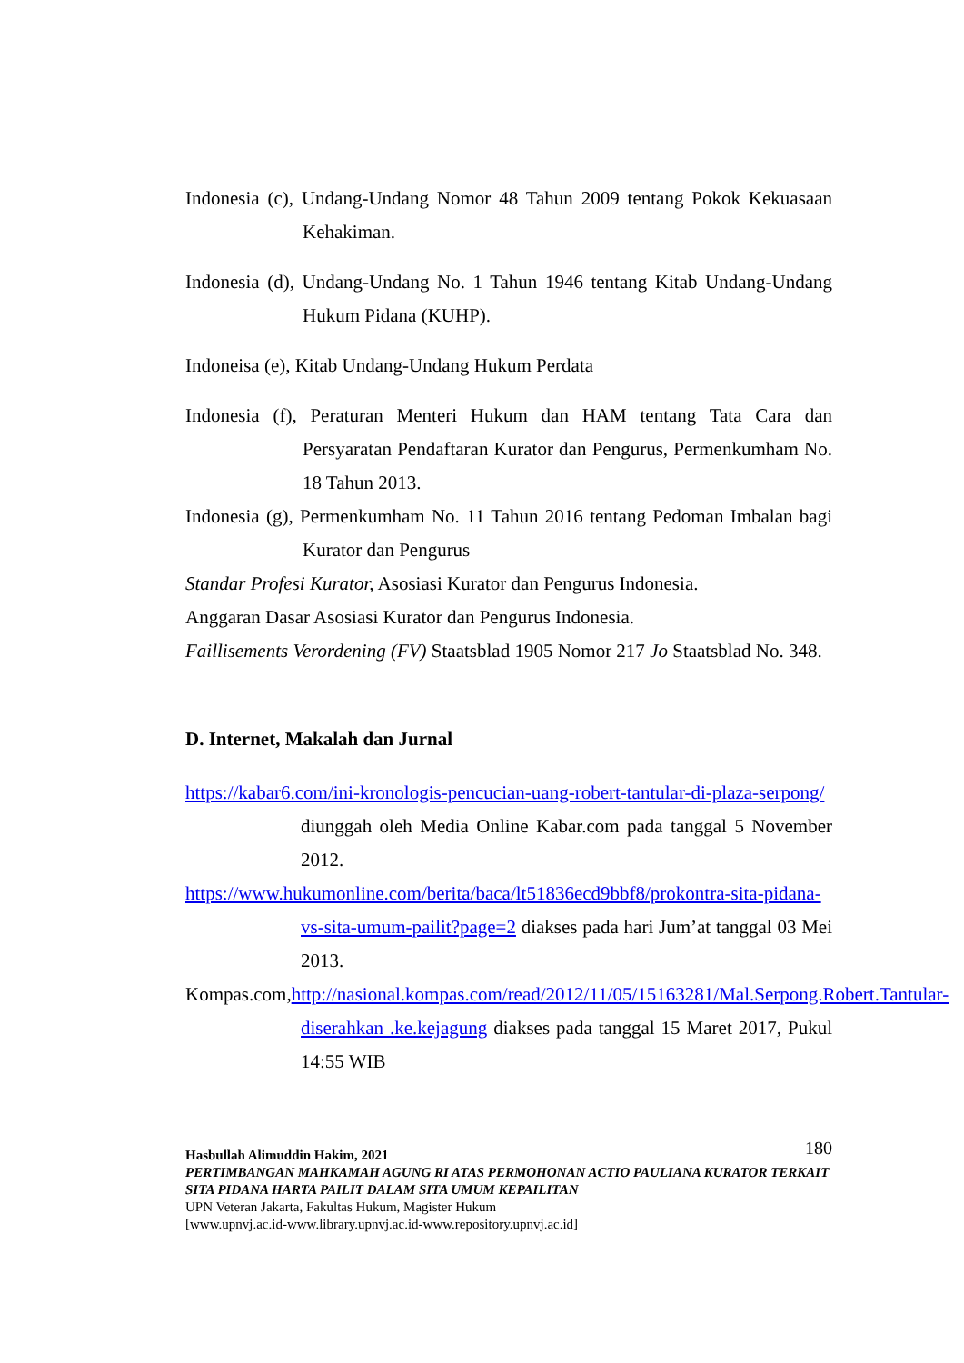Indonesia (c), Undang-Undang Nomor 48 Tahun 2009 tentang Pokok Kekuasaan Kehakiman.
Indonesia (d), Undang-Undang No. 1 Tahun 1946 tentang Kitab Undang-Undang Hukum Pidana (KUHP).
Indoneisa (e), Kitab Undang-Undang Hukum Perdata
Indonesia (f), Peraturan Menteri Hukum dan HAM tentang Tata Cara dan Persyaratan Pendaftaran Kurator dan Pengurus, Permenkumham No. 18 Tahun 2013.
Indonesia (g), Permenkumham No. 11 Tahun 2016 tentang Pedoman Imbalan bagi Kurator dan Pengurus
Standar Profesi Kurator, Asosiasi Kurator dan Pengurus Indonesia.
Anggaran Dasar Asosiasi Kurator dan Pengurus Indonesia.
Faillisements Verordening (FV) Staatsblad 1905 Nomor 217 Jo Staatsblad No. 348.
D. Internet, Makalah dan Jurnal
https://kabar6.com/ini-kronologis-pencucian-uang-robert-tantular-di-plaza-serpong/ diunggah oleh Media Online Kabar.com pada tanggal 5 November 2012.
https://www.hukumonline.com/berita/baca/lt51836ecd9bbf8/prokontra-sita-pidana-vs-sita-umum-pailit?page=2 diakses pada hari Jum’at tanggal 03 Mei 2013.
Kompas.com,http://nasional.kompas.com/read/2012/11/05/15163281/Mal.Serpong.Robert.Tantular-diserahkan .ke.kejagung diakses pada tanggal 15 Maret 2017, Pukul 14:55 WIB
180 Hasbullah Alimuddin Hakim, 2021
PERTIMBANGAN MAHKAMAH AGUNG RI ATAS PERMOHONAN ACTIO PAULIANA KURATOR TERKAIT SITA PIDANA HARTA PAILIT DALAM SITA UMUM KEPAILITAN
UPN Veteran Jakarta, Fakultas Hukum, Magister Hukum
[www.upnvj.ac.id-www.library.upnvj.ac.id-www.repository.upnvj.ac.id]